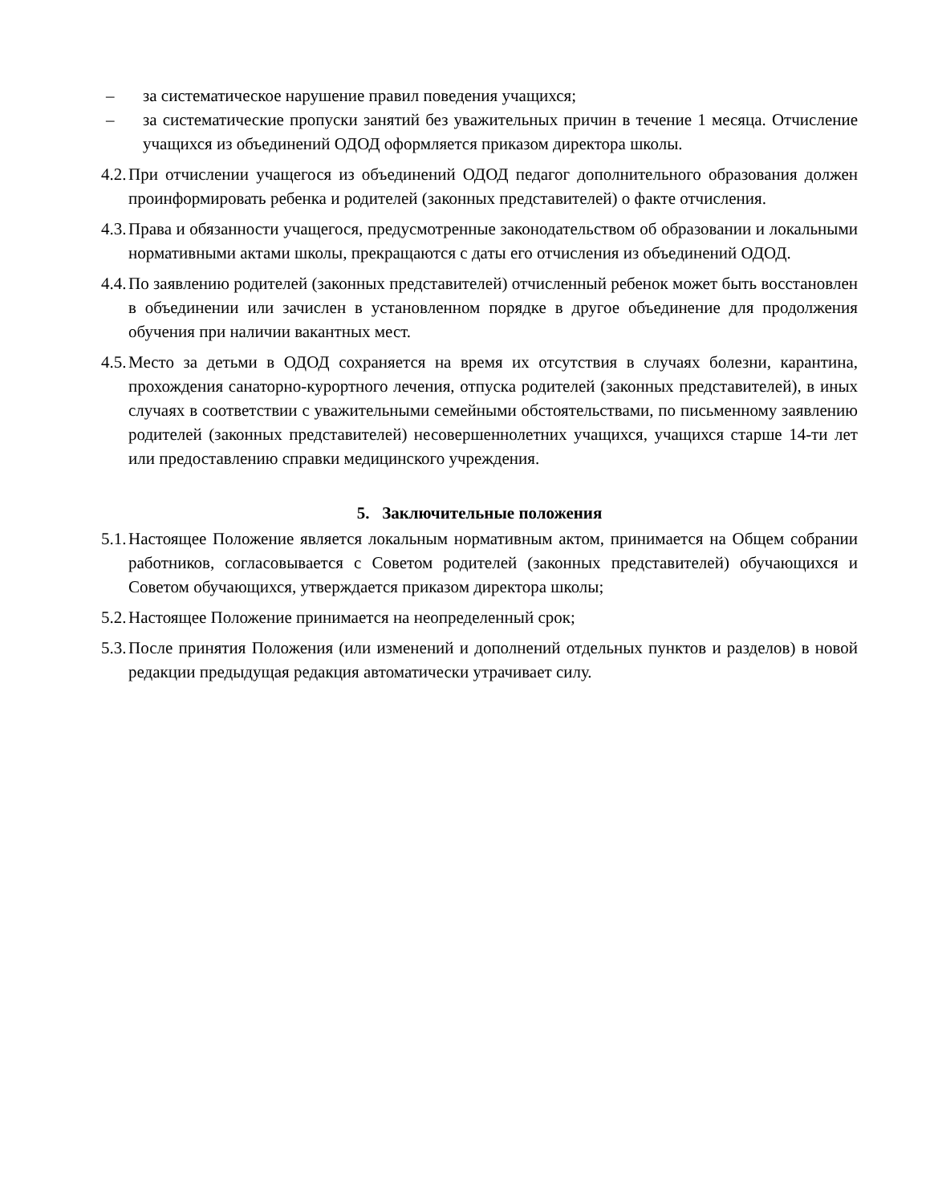– за систематическое нарушение правил поведения учащихся;
– за систематические пропуски занятий без уважительных причин в течение 1 месяца. Отчисление учащихся из объединений ОДОД оформляется приказом директора школы.
4.2. При отчислении учащегося из объединений ОДОД педагог дополнительного образования должен проинформировать ребенка и родителей (законных представителей) о факте отчисления.
4.3. Права и обязанности учащегося, предусмотренные законодательством об образовании и локальными нормативными актами школы, прекращаются с даты его отчисления из объединений ОДОД.
4.4. По заявлению родителей (законных представителей) отчисленный ребенок может быть восстановлен в объединении или зачислен в установленном порядке в другое объединение для продолжения обучения при наличии вакантных мест.
4.5. Место за детьми в ОДОД сохраняется на время их отсутствия в случаях болезни, карантина, прохождения санаторно-курортного лечения, отпуска родителей (законных представителей), в иных случаях в соответствии с уважительными семейными обстоятельствами, по письменному заявлению родителей (законных представителей) несовершеннолетних учащихся, учащихся старше 14-ти лет или предоставлению справки медицинского учреждения.
5. Заключительные положения
5.1. Настоящее Положение является локальным нормативным актом, принимается на Общем собрании работников, согласовывается с Советом родителей (законных представителей) обучающихся и Советом обучающихся, утверждается приказом директора школы;
5.2. Настоящее Положение принимается на неопределенный срок;
5.3. После принятия Положения (или изменений и дополнений отдельных пунктов и разделов) в новой редакции предыдущая редакция автоматически утрачивает силу.